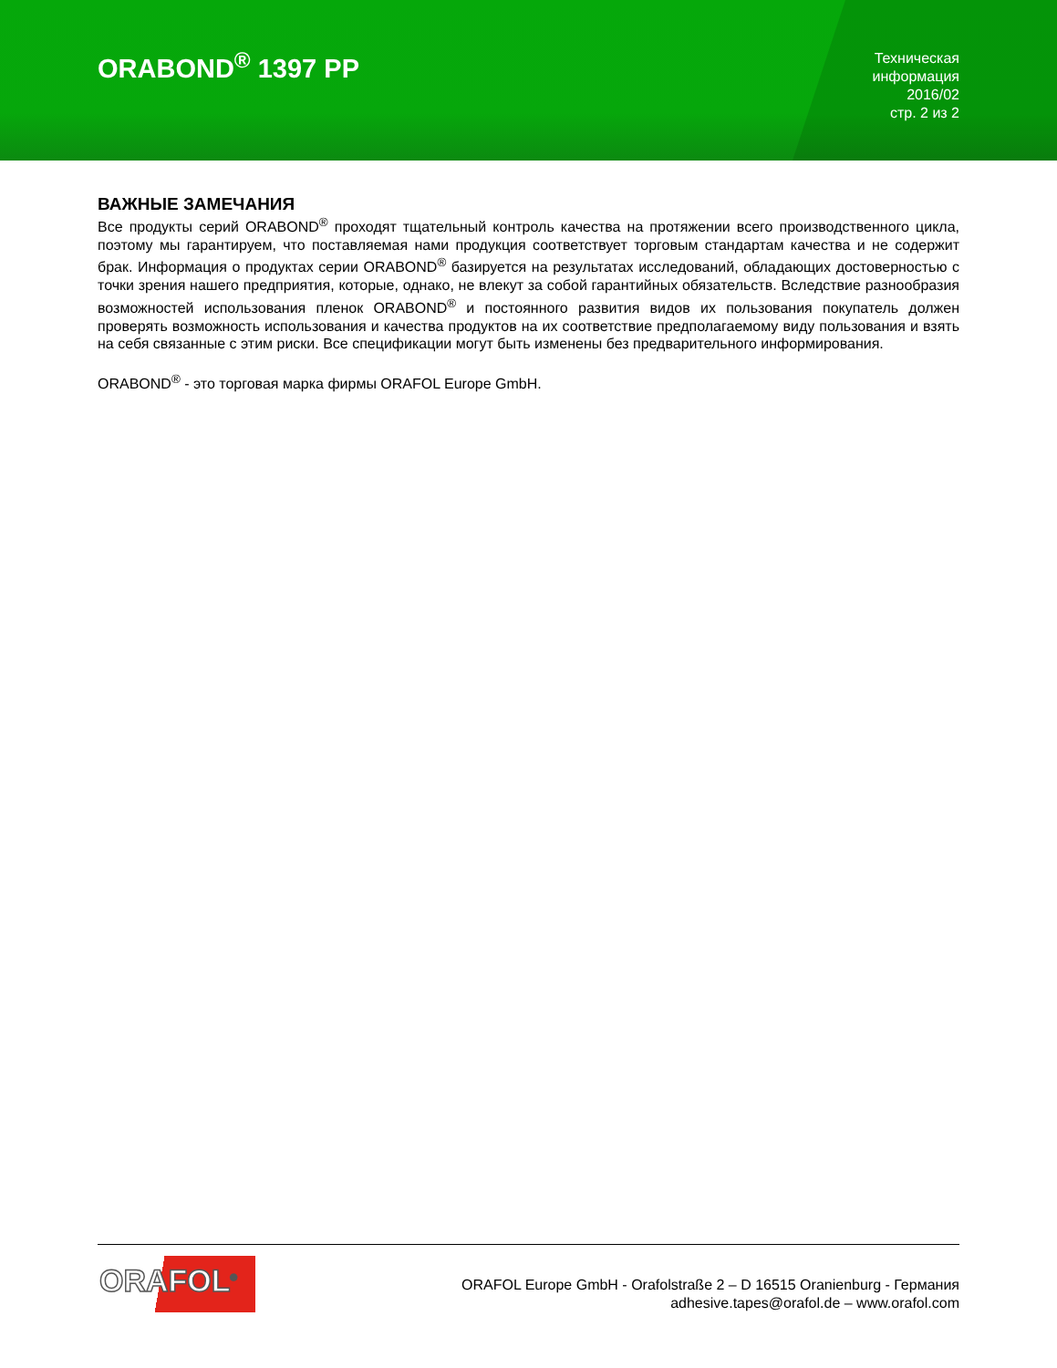ORABOND<sup>®</sup> 1397 PP
Техническая
информация
2016/02
стр. 2 из 2
ВАЖНЫЕ ЗАМЕЧАНИЯ
Все продукты серий ORABOND<sup>®</sup> проходят тщательный контроль качества на протяжении всего производственного цикла, поэтому мы гарантируем, что поставляемая нами продукция соответствует торговым стандартам качества и не содержит брак. Информация о продуктах серии ORABOND<sup>®</sup> базируется на результатах исследований, обладающих достоверностью с точки зрения нашего предприятия, которые, однако, не влекут за собой гарантийных обязательств. Вследствие разнообразия возможностей использования пленок ORABOND<sup>®</sup> и постоянного развития видов их пользования покупатель должен проверять возможность использования и качества продуктов на их соответствие предполагаемому виду пользования и взять на себя связанные с этим риски. Все спецификации могут быть изменены без предварительного информирования.
ORABOND<sup>®</sup> - это торговая марка фирмы ORAFOL Europe GmbH.
ORAFOL<sup>®</sup>
ORAFOL Europe GmbH - Orafolstraße 2 – D 16515 Oranienburg - Германия
adhesive.tapes@orafol.de – www.orafol.com